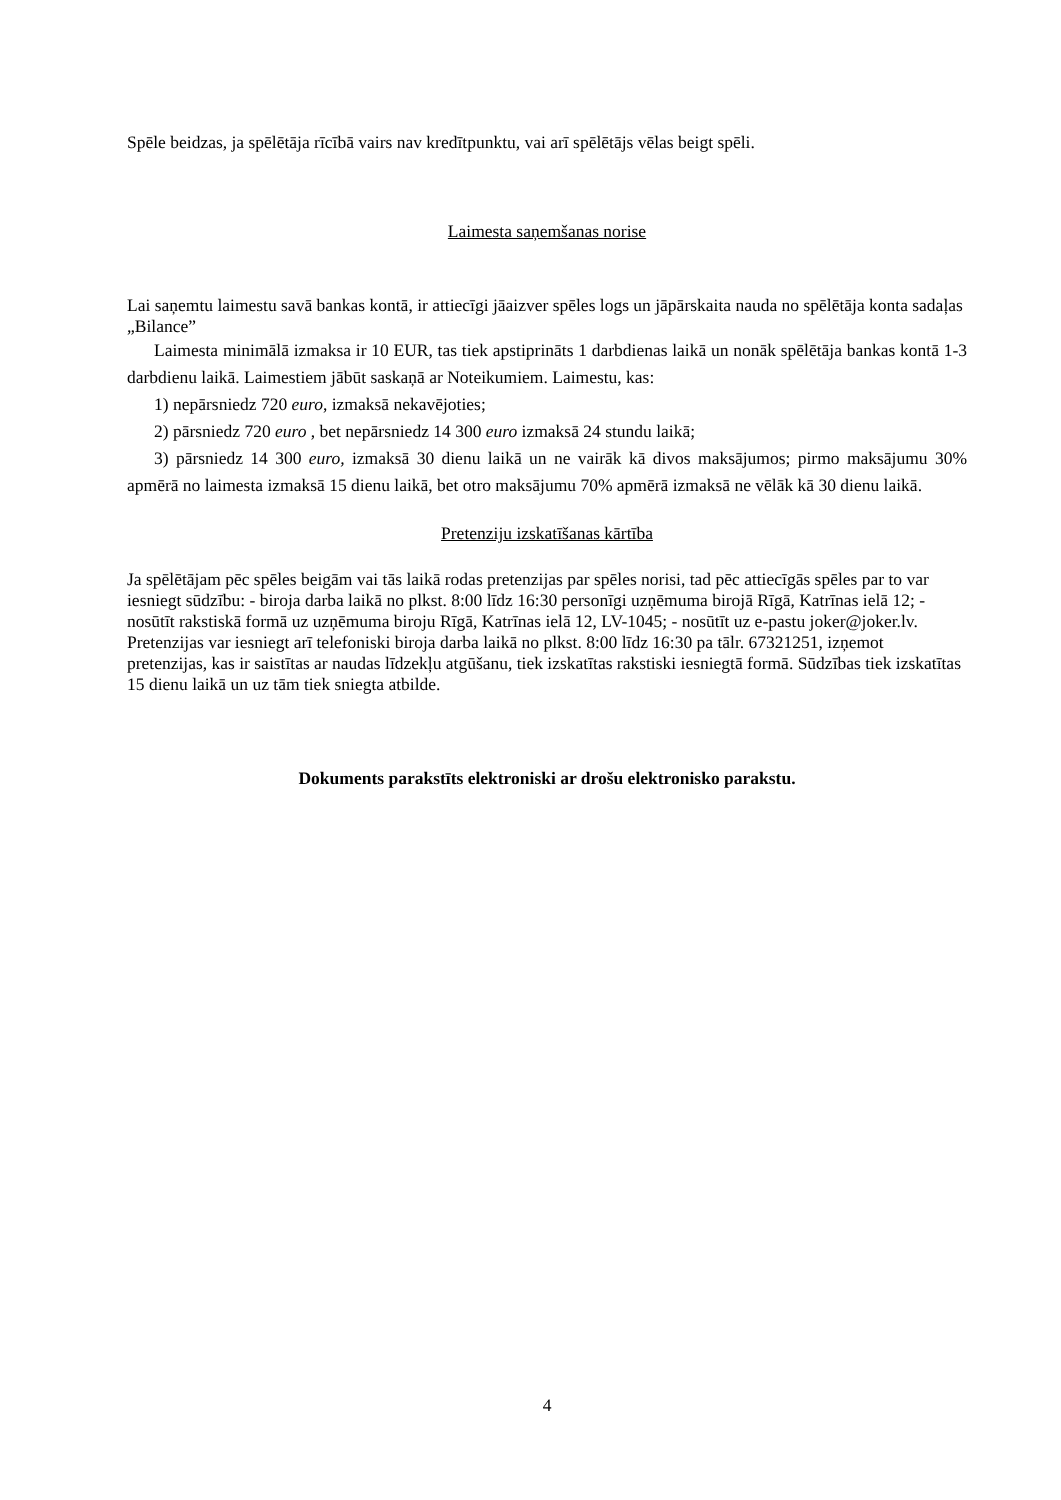Spēle beidzas, ja spēlētāja rīcībā vairs nav kredītpunktu, vai arī spēlētājs vēlas beigt spēli.
Laimesta saņemšanas norise
Lai saņemtu laimestu savā bankas kontā, ir attiecīgi jāaizver spēles logs un jāpārskaita nauda no spēlētāja konta sadaļas „Bilance”
Laimesta minimālā izmaksa ir 10 EUR, tas tiek apstiprināts 1 darbdienas laikā un nonāk spēlētāja bankas kontā 1-3 darbdienu laikā. Laimestiem jābūt saskaņā ar Noteikumiem. Laimestu, kas:
1) nepārsniedz 720 euro, izmaksā nekavējoties;
2) pārsniedz 720 euro , bet nepārsniedz 14 300 euro izmaksā 24 stundu laikā;
3) pārsniedz 14 300 euro, izmaksā 30 dienu laikā un ne vairāk kā divos maksājumos; pirmo maksājumu 30% apmērā no laimesta izmaksā 15 dienu laikā, bet otro maksājumu 70% apmērā izmaksā ne vēlāk kā 30 dienu laikā.
Pretenziju izskatīšanas kārtība
Ja spēlētājam pēc spēles beigām vai tās laikā rodas pretenzijas par spēles norisi, tad pēc attiecīgās spēles par to var iesniegt sūdzību: - biroja darba laikā no plkst. 8:00 līdz 16:30 personīgi uzņēmuma birojā Rīgā, Katrīnas ielā 12; - nosūtīt rakstiskā formā uz uzņēmuma biroju Rīgā, Katrīnas ielā 12, LV-1045; - nosūtīt uz e-pastu joker@joker.lv. Pretenzijas var iesniegt arī telefoniski biroja darba laikā no plkst. 8:00 līdz 16:30 pa tālr. 67321251, izņemot pretenzijas, kas ir saistītas ar naudas līdzekļu atgūšanu, tiek izskatītas rakstiski iesniegtā formā. Sūdzības tiek izskatītas 15 dienu laikā un uz tām tiek sniegta atbilde.
Dokuments parakstīts elektroniski ar drošu elektronisko parakstu.
4